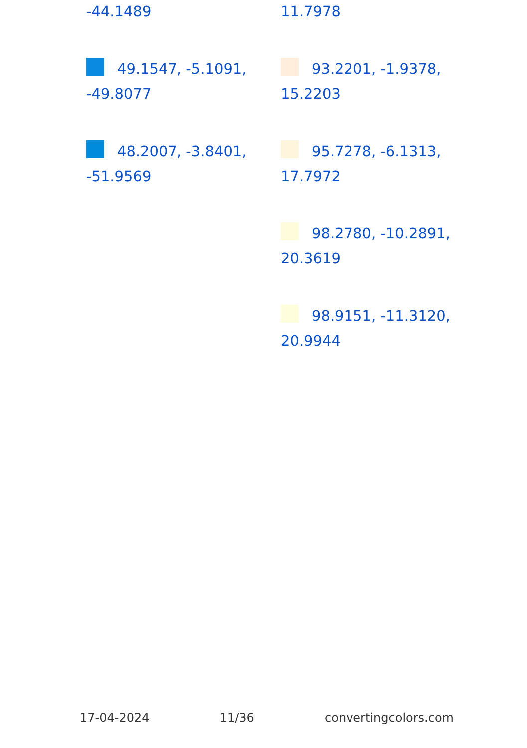-44.1489
49.1547, -5.1091, -49.8077
48.2007, -3.8401, -51.9569
11.7978
93.2201, -1.9378, 15.2203
95.7278, -6.1313, 17.7972
98.2780, -10.2891, 20.3619
98.9151, -11.3120, 20.9944
17-04-2024 11/36 convertingcolors.com